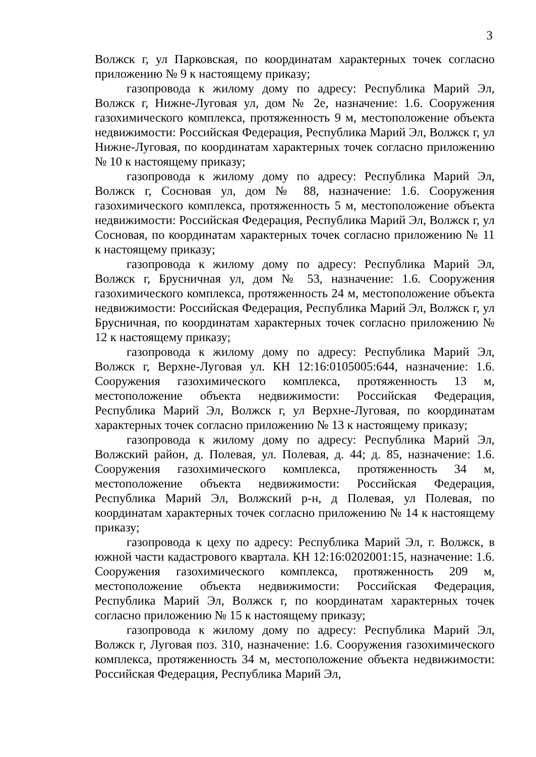3
Волжск г, ул Парковская, по координатам характерных точек согласно приложению № 9 к настоящему приказу;
газопровода к жилому дому по адресу: Республика Марий Эл, Волжск г, Нижне-Луговая ул, дом № 2е, назначение: 1.6. Сооружения газохимического комплекса, протяженность 9 м, местоположение объекта недвижимости: Российская Федерация, Республика Марий Эл, Волжск г, ул Нижне-Луговая, по координатам характерных точек согласно приложению № 10 к настоящему приказу;
газопровода к жилому дому по адресу: Республика Марий Эл, Волжск г, Сосновая ул, дом № 88, назначение: 1.6. Сооружения газохимического комплекса, протяженность 5 м, местоположение объекта недвижимости: Российская Федерация, Республика Марий Эл, Волжск г, ул Сосновая, по координатам характерных точек согласно приложению № 11 к настоящему приказу;
газопровода к жилому дому по адресу: Республика Марий Эл, Волжск г, Брусничная ул, дом № 53, назначение: 1.6. Сооружения газохимического комплекса, протяженность 24 м, местоположение объекта недвижимости: Российская Федерация, Республика Марий Эл, Волжск г, ул Брусничная, по координатам характерных точек согласно приложению № 12 к настоящему приказу;
газопровода к жилому дому по адресу: Республика Марий Эл, Волжск г, Верхне-Луговая ул. КН 12:16:0105005:644, назначение: 1.6. Сооружения газохимического комплекса, протяженность 13 м, местоположение объекта недвижимости: Российская Федерация, Республика Марий Эл, Волжск г, ул Верхне-Луговая, по координатам характерных точек согласно приложению № 13 к настоящему приказу;
газопровода к жилому дому по адресу: Республика Марий Эл, Волжский район, д. Полевая, ул. Полевая, д. 44; д. 85, назначение: 1.6. Сооружения газохимического комплекса, протяженность 34 м, местоположение объекта недвижимости: Российская Федерация, Республика Марий Эл, Волжский р-н, д Полевая, ул Полевая, по координатам характерных точек согласно приложению № 14 к настоящему приказу;
газопровода к цеху по адресу: Республика Марий Эл, г. Волжск, в южной части кадастрового квартала. КН 12:16:0202001:15, назначение: 1.6. Сооружения газохимического комплекса, протяженность 209 м, местоположение объекта недвижимости: Российская Федерация, Республика Марий Эл, Волжск г, по координатам характерных точек согласно приложению № 15 к настоящему приказу;
газопровода к жилому дому по адресу: Республика Марий Эл, Волжск г, Луговая поз. 310, назначение: 1.6. Сооружения газохимического комплекса, протяженность 34 м, местоположение объекта недвижимости: Российская Федерация, Республика Марий Эл,